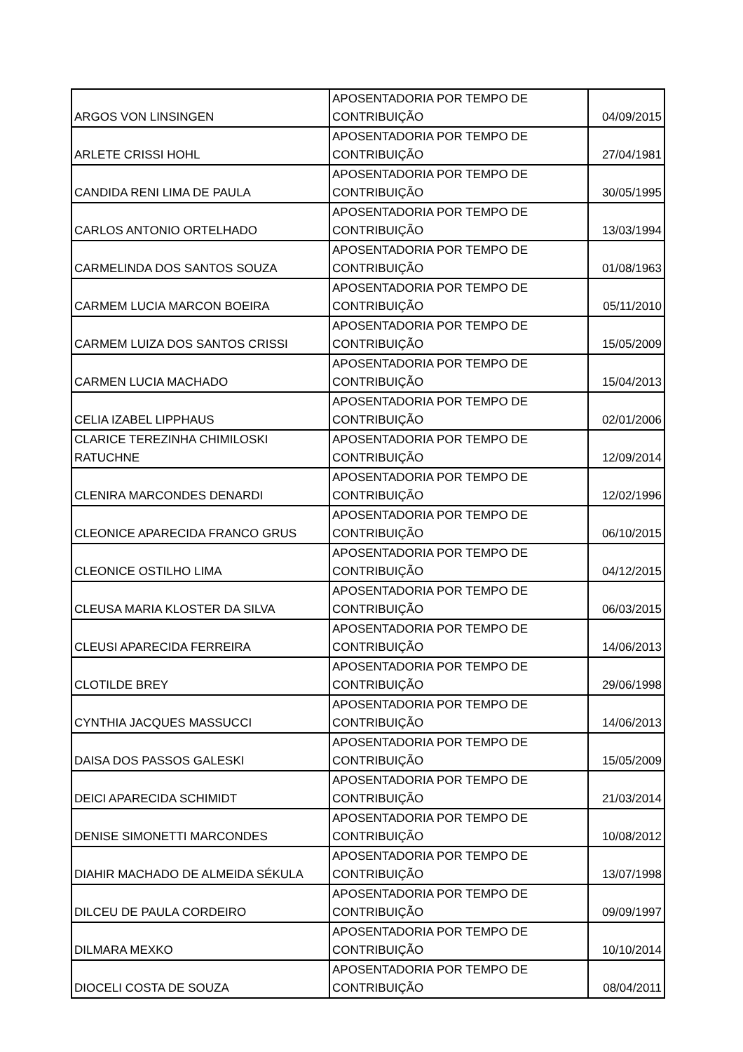| ARGOS VON LINSINGEN | APOSENTADORIA POR TEMPO DE CONTRIBUIÇÃO | 04/09/2015 |
| ARLETE CRISSI HOHL | APOSENTADORIA POR TEMPO DE CONTRIBUIÇÃO | 27/04/1981 |
| CANDIDA RENI LIMA DE PAULA | APOSENTADORIA POR TEMPO DE CONTRIBUIÇÃO | 30/05/1995 |
| CARLOS ANTONIO ORTELHADO | APOSENTADORIA POR TEMPO DE CONTRIBUIÇÃO | 13/03/1994 |
| CARMELINDA DOS SANTOS SOUZA | APOSENTADORIA POR TEMPO DE CONTRIBUIÇÃO | 01/08/1963 |
| CARMEM LUCIA MARCON BOEIRA | APOSENTADORIA POR TEMPO DE CONTRIBUIÇÃO | 05/11/2010 |
| CARMEM LUIZA DOS SANTOS CRISSI | APOSENTADORIA POR TEMPO DE CONTRIBUIÇÃO | 15/05/2009 |
| CARMEN LUCIA MACHADO | APOSENTADORIA POR TEMPO DE CONTRIBUIÇÃO | 15/04/2013 |
| CELIA IZABEL LIPPHAUS | APOSENTADORIA POR TEMPO DE CONTRIBUIÇÃO | 02/01/2006 |
| CLARICE TEREZINHA CHIMILOSKI RATUCHNE | APOSENTADORIA POR TEMPO DE CONTRIBUIÇÃO | 12/09/2014 |
| CLENIRA MARCONDES DENARDI | APOSENTADORIA POR TEMPO DE CONTRIBUIÇÃO | 12/02/1996 |
| CLEONICE APARECIDA FRANCO GRUS | APOSENTADORIA POR TEMPO DE CONTRIBUIÇÃO | 06/10/2015 |
| CLEONICE OSTILHO LIMA | APOSENTADORIA POR TEMPO DE CONTRIBUIÇÃO | 04/12/2015 |
| CLEUSA MARIA KLOSTER DA SILVA | APOSENTADORIA POR TEMPO DE CONTRIBUIÇÃO | 06/03/2015 |
| CLEUSI APARECIDA FERREIRA | APOSENTADORIA POR TEMPO DE CONTRIBUIÇÃO | 14/06/2013 |
| CLOTILDE BREY | APOSENTADORIA POR TEMPO DE CONTRIBUIÇÃO | 29/06/1998 |
| CYNTHIA JACQUES MASSUCCI | APOSENTADORIA POR TEMPO DE CONTRIBUIÇÃO | 14/06/2013 |
| DAISA DOS PASSOS GALESKI | APOSENTADORIA POR TEMPO DE CONTRIBUIÇÃO | 15/05/2009 |
| DEICI APARECIDA SCHIMIDT | APOSENTADORIA POR TEMPO DE CONTRIBUIÇÃO | 21/03/2014 |
| DENISE SIMONETTI MARCONDES | APOSENTADORIA POR TEMPO DE CONTRIBUIÇÃO | 10/08/2012 |
| DIAHIR MACHADO DE ALMEIDA SÉKULA | APOSENTADORIA POR TEMPO DE CONTRIBUIÇÃO | 13/07/1998 |
| DILCEU DE PAULA CORDEIRO | APOSENTADORIA POR TEMPO DE CONTRIBUIÇÃO | 09/09/1997 |
| DILMARA MEXKO | APOSENTADORIA POR TEMPO DE CONTRIBUIÇÃO | 10/10/2014 |
| DIOCELI COSTA DE SOUZA | APOSENTADORIA POR TEMPO DE CONTRIBUIÇÃO | 08/04/2011 |